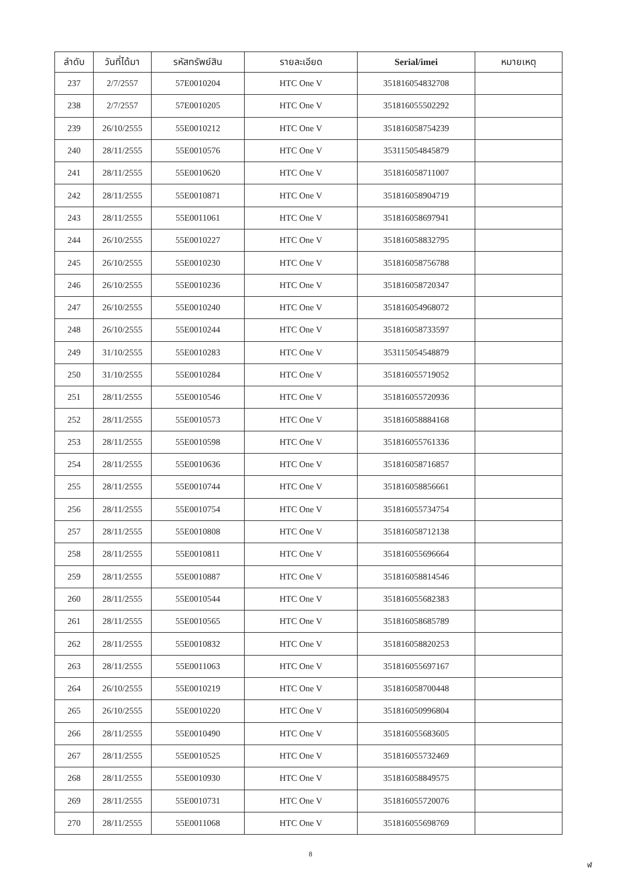| ลำดับ | วันที่ได้มา | รหัสทรัพย์สิน | รายละเอียด | Serial/imei | หมายเหตุ |
| --- | --- | --- | --- | --- | --- |
| 237 | 2/7/2557 | 57E0010204 | HTC One V | 351816054832708 | |
| 238 | 2/7/2557 | 57E0010205 | HTC One V | 351816055502292 | |
| 239 | 26/10/2555 | 55E0010212 | HTC One V | 351816058754239 | |
| 240 | 28/11/2555 | 55E0010576 | HTC One V | 353115054845879 | |
| 241 | 28/11/2555 | 55E0010620 | HTC One V | 351816058711007 | |
| 242 | 28/11/2555 | 55E0010871 | HTC One V | 351816058904719 | |
| 243 | 28/11/2555 | 55E0011061 | HTC One V | 351816058697941 | |
| 244 | 26/10/2555 | 55E0010227 | HTC One V | 351816058832795 | |
| 245 | 26/10/2555 | 55E0010230 | HTC One V | 351816058756788 | |
| 246 | 26/10/2555 | 55E0010236 | HTC One V | 351816058720347 | |
| 247 | 26/10/2555 | 55E0010240 | HTC One V | 351816054968072 | |
| 248 | 26/10/2555 | 55E0010244 | HTC One V | 351816058733597 | |
| 249 | 31/10/2555 | 55E0010283 | HTC One V | 353115054548879 | |
| 250 | 31/10/2555 | 55E0010284 | HTC One V | 351816055719052 | |
| 251 | 28/11/2555 | 55E0010546 | HTC One V | 351816055720936 | |
| 252 | 28/11/2555 | 55E0010573 | HTC One V | 351816058884168 | |
| 253 | 28/11/2555 | 55E0010598 | HTC One V | 351816055761336 | |
| 254 | 28/11/2555 | 55E0010636 | HTC One V | 351816058716857 | |
| 255 | 28/11/2555 | 55E0010744 | HTC One V | 351816058856661 | |
| 256 | 28/11/2555 | 55E0010754 | HTC One V | 351816055734754 | |
| 257 | 28/11/2555 | 55E0010808 | HTC One V | 351816058712138 | |
| 258 | 28/11/2555 | 55E0010811 | HTC One V | 351816055696664 | |
| 259 | 28/11/2555 | 55E0010887 | HTC One V | 351816058814546 | |
| 260 | 28/11/2555 | 55E0010544 | HTC One V | 351816055682383 | |
| 261 | 28/11/2555 | 55E0010565 | HTC One V | 351816058685789 | |
| 262 | 28/11/2555 | 55E0010832 | HTC One V | 351816058820253 | |
| 263 | 28/11/2555 | 55E0011063 | HTC One V | 351816055697167 | |
| 264 | 26/10/2555 | 55E0010219 | HTC One V | 351816058700448 | |
| 265 | 26/10/2555 | 55E0010220 | HTC One V | 351816050996804 | |
| 266 | 28/11/2555 | 55E0010490 | HTC One V | 351816055683605 | |
| 267 | 28/11/2555 | 55E0010525 | HTC One V | 351816055732469 | |
| 268 | 28/11/2555 | 55E0010930 | HTC One V | 351816058849575 | |
| 269 | 28/11/2555 | 55E0010731 | HTC One V | 351816055720076 | |
| 270 | 28/11/2555 | 55E0011068 | HTC One V | 351816055698769 | |
8
ฬ